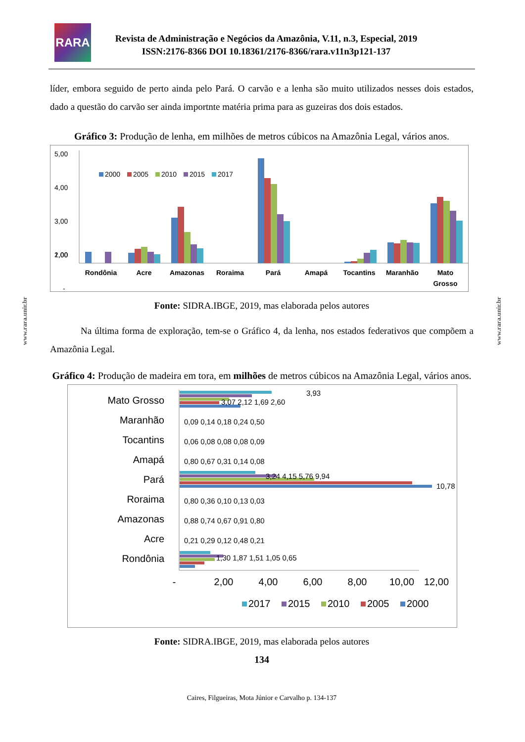RARA
Revista de Administração e Negócios da Amazônia, V.11, n.3, Especial, 2019
ISSN:2176-8366 DOI 10.18361/2176-8366/rara.v11n3p121-137
www.rara.unir.br
www.rara.unir.br
líder, embora seguido de perto ainda pelo Pará. O carvão e a lenha são muito utilizados nesses dois estados, dado a questão do carvão ser ainda importnte matéria prima para as guzeiras dos dois estados.
Gráfico 3: Produção de lenha, em milhões de metros cúbicos na Amazônia Legal, vários anos.
5,00
4,00
3,00
2,00
1,00
-
2000
2005
2010
2015
2017
Rondônia
Acre
Amazonas
Roraima
Pará
Amapá
Tocantins
Maranhão
Mato
Grosso
Fonte: SIDRA.IBGE, 2019, mas elaborada pelos autores
Na última forma de exploração, tem-se o Gráfico 4, da lenha, nos estados federativos que compõem a Amazônia Legal.
Gráfico 4: Produção de madeira em tora, em milhões de metros cúbicos na Amazônia Legal, vários anos.
Mato Grosso
Maranhão
Tocantins
Amapá
Pará
Roraima
Amazonas
Acre
Rondônia
3,93
3,07 2,12 1,69 2,60
0,09 0,14 0,18 0,24 0,50
0,06 0,08 0,08 0,08 0,09
0,80 0,67 0,31 0,14 0,08
3,24 4,15 5,76 9,94
10,78
0,80 0,36 0,10 0,13 0,03
0,88 0,74 0,67 0,91 0,80
0,21 0,29 0,12 0,48 0,21
1,30 1,87 1,51 1,05 0,65
-
2,00
4,00
6,00
8,00
10,00
12,00
2017
2015
2010
2005
2000
Fonte: SIDRA.IBGE, 2019, mas elaborada pelos autores
134
Caires, Filgueiras, Mota Júnior e Carvalho p. 134-137